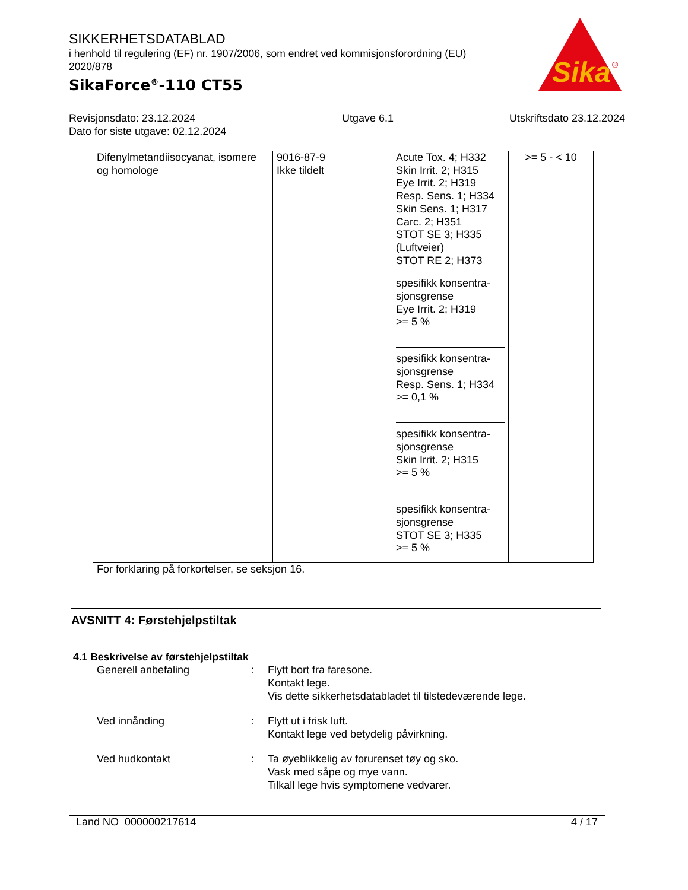Sika
®
SIKKERHETSDATABLAD
i henhold til regulering (EF) nr. 1907/2006, som endret ved kommisjonsforordning (EU) 2020/878
SikaForce<sup>®</sup>-110 CT55
Revisjonsdato: 23.12.2024
Dato for siste utgave: 02.12.2024
Utgave 6.1 Utskriftsdato 23.12.2024
| Difenylmetandiisocyanat, isomere og homologe | 9016-87-9 Ikke tildelt | Acute Tox. 4; H332 Skin Irrit. 2; H315 Eye Irrit. 2; H319 Resp. Sens. 1; H334 Skin Sens. 1; H317 Carc. 2; H351 STOT SE 3; H335 (Luftveier) STOT RE 2; H373 spesifikk konsentra-sjonsgrense Eye Irrit. 2; H319 >= 5 % spesifikk konsentra-sjonsgrense Resp. Sens. 1; H334 >= 0,1 % spesifikk konsentra-sjonsgrense Skin Irrit. 2; H315 >= 5 % spesifikk konsentra-sjonsgrense STOT SE 3; H335 >= 5 % | >= 5 - < 10 |
For forklaring på forkortelser, se seksjon 16.
AVSNITT 4: Førstehjelpstiltak
4.1 Beskrivelse av førstehjelpstiltak
Generell anbefaling : Flytt bort fra faresone.
Kontakt lege.
Vis dette sikkerhetsdatabladet til tilstedeværende lege.
Ved innånding : Flytt ut i frisk luft.
Kontakt lege ved betydelig påvirkning.
Ved hudkontakt : Ta øyeblikkelig av forurenset tøy og sko.
Vask med såpe og mye vann.
Tilkall lege hvis symptomene vedvarer.
Land NO 000000217614 4 / 17